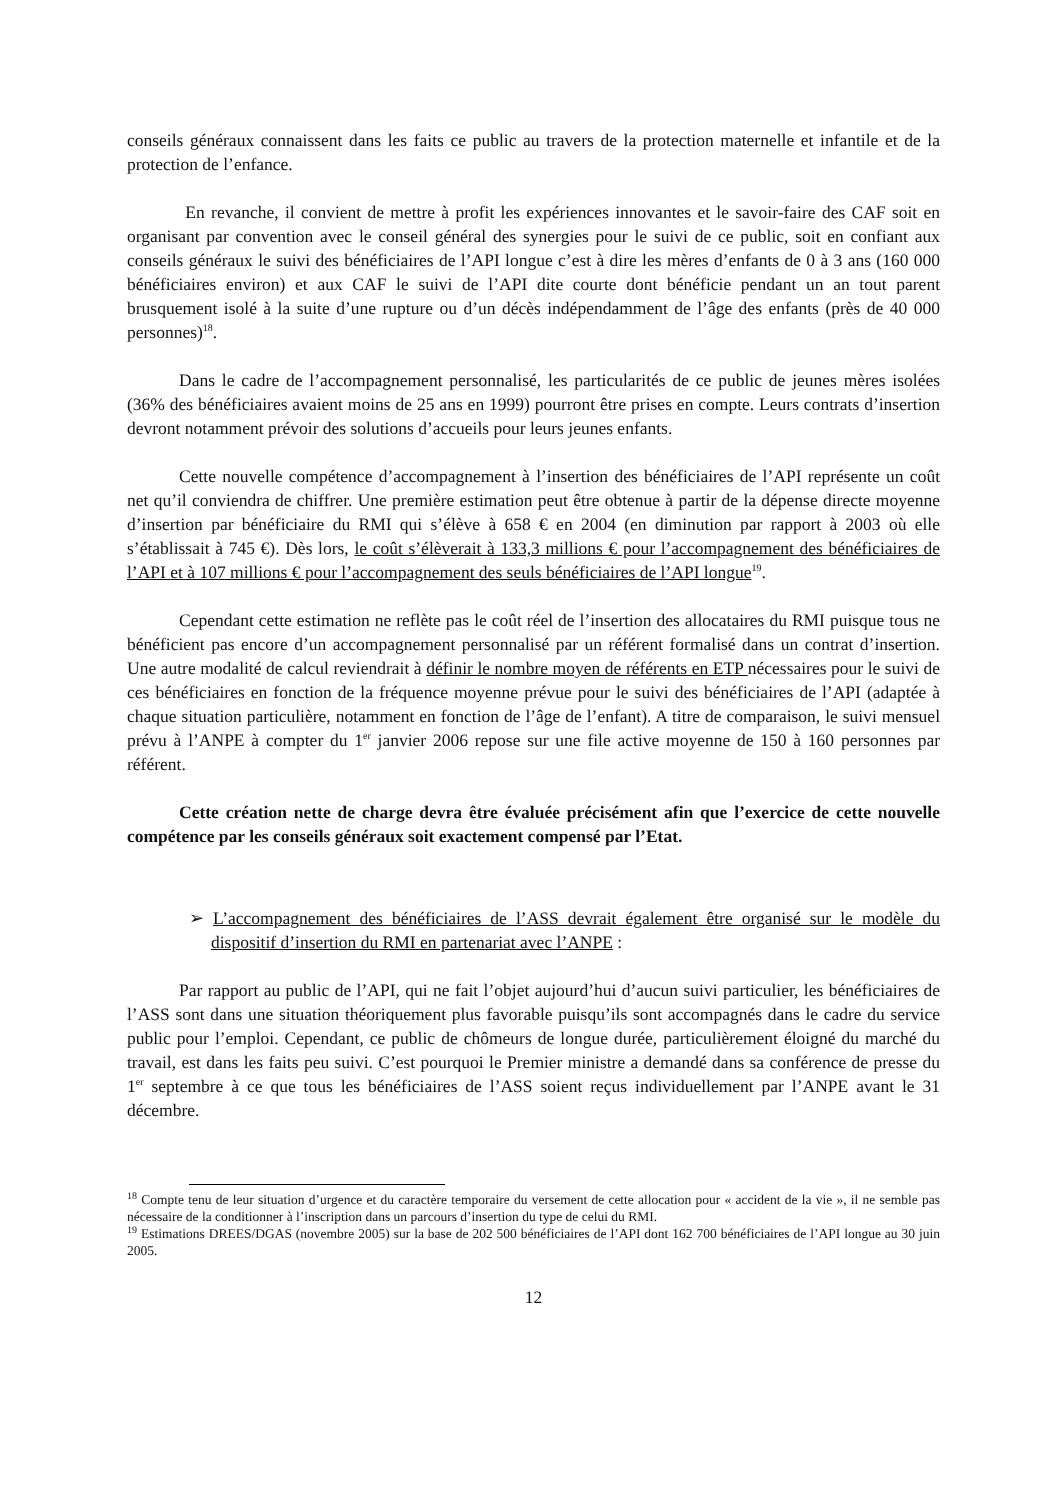conseils généraux connaissent dans les faits ce public au travers de la protection maternelle et infantile et de la protection de l’enfance.
En revanche, il convient de mettre à profit les expériences innovantes et le savoir-faire des CAF soit en organisant par convention avec le conseil général des synergies pour le suivi de ce public, soit en confiant aux conseils généraux le suivi des bénéficiaires de l’API longue c’est à dire les mères d’enfants de 0 à 3 ans (160 000 bénéficiaires environ) et aux CAF le suivi de l’API dite courte dont bénéficie pendant un an tout parent brusquement isolé à la suite d’une rupture ou d’un décès indépendamment de l’âge des enfants (près de 40 000 personnes)<sup>18</sup>.
Dans le cadre de l’accompagnement personnalisé, les particularités de ce public de jeunes mères isolées (36% des bénéficiaires avaient moins de 25 ans en 1999) pourront être prises en compte. Leurs contrats d’insertion devront notamment prévoir des solutions d’accueils pour leurs jeunes enfants.
Cette nouvelle compétence d’accompagnement à l’insertion des bénéficiaires de l’API représente un coût net qu’il conviendra de chiffrer. Une première estimation peut être obtenue à partir de la dépense directe moyenne d’insertion par bénéficiaire du RMI qui s’élève à 658 € en 2004 (en diminution par rapport à 2003 où elle s’établissait à 745 €). Dès lors, le coût s’élèverait à 133,3 millions € pour l’accompagnement des bénéficiaires de l’API et à 107 millions € pour l’accompagnement des seuls bénéficiaires de l’API longue<sup>19</sup>.
Cependant cette estimation ne reflète pas le coût réel de l’insertion des allocataires du RMI puisque tous ne bénéficient pas encore d’un accompagnement personnalisé par un référent formalisé dans un contrat d’insertion. Une autre modalité de calcul reviendrait à définir le nombre moyen de référents en ETP nécessaires pour le suivi de ces bénéficiaires en fonction de la fréquence moyenne prévue pour le suivi des bénéficiaires de l’API (adaptée à chaque situation particulière, notamment en fonction de l’âge de l’enfant). A titre de comparaison, le suivi mensuel prévu à l’ANPE à compter du 1<sup>er</sup> janvier 2006 repose sur une file active moyenne de 150 à 160 personnes par référent.
Cette création nette de charge devra être évaluée précisément afin que l’exercice de cette nouvelle compétence par les conseils généraux soit exactement compensé par l’Etat.
➢ L’accompagnement des bénéficiaires de l’ASS devrait également être organisé sur le modèle du dispositif d’insertion du RMI en partenariat avec l’ANPE :
Par rapport au public de l’API, qui ne fait l’objet aujourd’hui d’aucun suivi particulier, les bénéficiaires de l’ASS sont dans une situation théoriquement plus favorable puisqu’ils sont accompagnés dans le cadre du service public pour l’emploi. Cependant, ce public de chômeurs de longue durée, particulièrement éloigné du marché du travail, est dans les faits peu suivi. C’est pourquoi le Premier ministre a demandé dans sa conférence de presse du 1<sup>er</sup> septembre à ce que tous les bénéficiaires de l’ASS soient reçus individuellement par l’ANPE avant le 31 décembre.
<sup>18</sup> Compte tenu de leur situation d’urgence et du caractère temporaire du versement de cette allocation pour « accident de la vie », il ne semble pas nécessaire de la conditionner à l’inscription dans un parcours d’insertion du type de celui du RMI.
<sup>19</sup> Estimations DREES/DGAS (novembre 2005) sur la base de 202 500 bénéficiaires de l’API dont 162 700 bénéficiaires de l’API longue au 30 juin 2005.
12